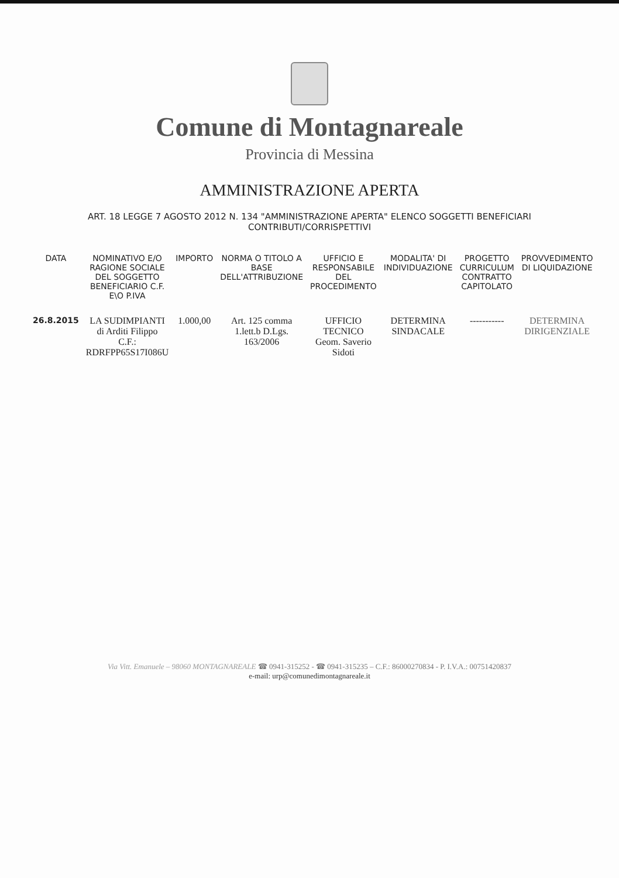Comune di Montagnareale
Provincia di Messina
AMMINISTRAZIONE APERTA
ART. 18 LEGGE 7 AGOSTO 2012 N. 134 "AMMINISTRAZIONE APERTA" ELENCO SOGGETTI BENEFICIARI CONTRIBUTI/CORRISPETTIVI
| DATA | NOMINATIVO E/O RAGIONE SOCIALE DEL SOGGETTO BENEFICIARIO C.F. E\O P.IVA | IMPORTO | NORMA O TITOLO A BASE DELL'ATTRIBUZIONE | UFFICIO E RESPONSABILE DEL PROCEDIMENTO | MODALITA' DI INDIVIDUAZIONE | PROGETTO CURRICULUM CONTRATTO CAPITOLATO | PROVVEDIMENTO DI LIQUIDAZIONE |
| --- | --- | --- | --- | --- | --- | --- | --- |
| 26.8.2015 | LA SUDIMPIANTI di Arditi Filippo C.F.: RDRFPP65S17I086U | 1.000,00 | Art. 125 comma 1.lett.b D.Lgs. 163/2006 | UFFICIO TECNICO Geom. Saverio Sidoti | DETERMINA SINDACALE | ----------- | DETERMINA DIRIGENZIALE |
Via Vitt. Emanuele – 98060 MONTAGNAREALE ☎ 0941-315252 - ☎ 0941-315235 – C.F.: 86000270834 - P. I.V.A.: 00751420837
e-mail: urp@comunedimontagnareale.it